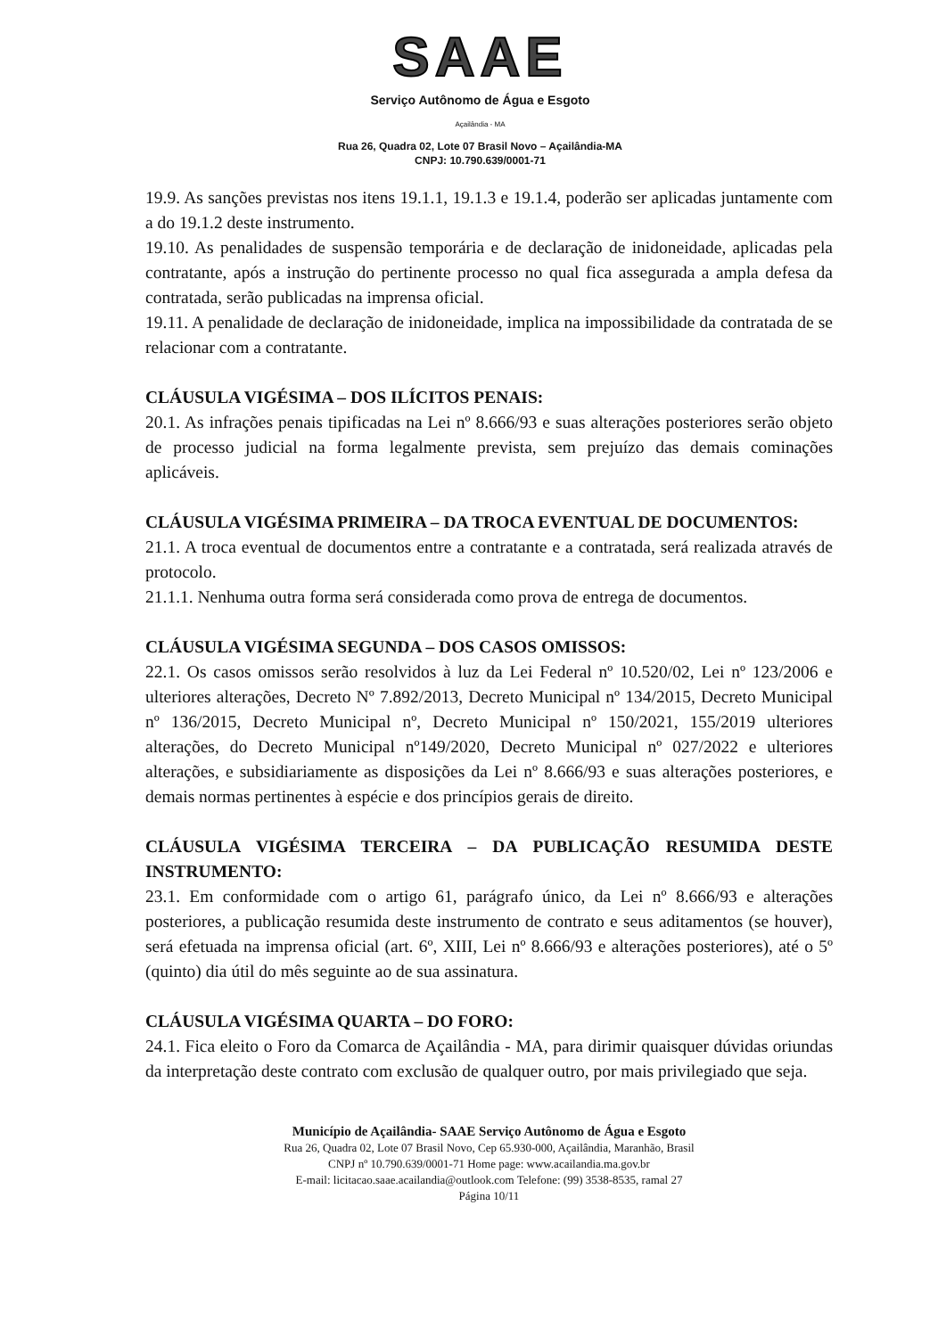SAAE
Serviço Autônomo de Água e Esgoto
Açailândia - MA
Rua 26, Quadra 02, Lote 07 Brasil Novo – Açailândia-MA
CNPJ: 10.790.639/0001-71
19.9. As sanções previstas nos itens 19.1.1, 19.1.3 e 19.1.4, poderão ser aplicadas juntamente com a do 19.1.2 deste instrumento.
19.10. As penalidades de suspensão temporária e de declaração de inidoneidade, aplicadas pela contratante, após a instrução do pertinente processo no qual fica assegurada a ampla defesa da contratada, serão publicadas na imprensa oficial.
19.11. A penalidade de declaração de inidoneidade, implica na impossibilidade da contratada de se relacionar com a contratante.
CLÁUSULA VIGÉSIMA – DOS ILÍCITOS PENAIS:
20.1. As infrações penais tipificadas na Lei nº 8.666/93 e suas alterações posteriores serão objeto de processo judicial na forma legalmente prevista, sem prejuízo das demais cominações aplicáveis.
CLÁUSULA VIGÉSIMA PRIMEIRA – DA TROCA EVENTUAL DE DOCUMENTOS:
21.1. A troca eventual de documentos entre a contratante e a contratada, será realizada através de protocolo.
21.1.1. Nenhuma outra forma será considerada como prova de entrega de documentos.
CLÁUSULA VIGÉSIMA SEGUNDA – DOS CASOS OMISSOS:
22.1. Os casos omissos serão resolvidos à luz da Lei Federal nº 10.520/02, Lei nº 123/2006 e ulteriores alterações, Decreto Nº 7.892/2013, Decreto Municipal nº 134/2015, Decreto Municipal nº 136/2015, Decreto Municipal nº, Decreto Municipal nº 150/2021, 155/2019 ulteriores alterações, do Decreto Municipal nº149/2020, Decreto Municipal nº 027/2022 e ulteriores alterações, e subsidiariamente as disposições da Lei nº 8.666/93 e suas alterações posteriores, e demais normas pertinentes à espécie e dos princípios gerais de direito.
CLÁUSULA VIGÉSIMA TERCEIRA – DA PUBLICAÇÃO RESUMIDA DESTE INSTRUMENTO:
23.1. Em conformidade com o artigo 61, parágrafo único, da Lei nº 8.666/93 e alterações posteriores, a publicação resumida deste instrumento de contrato e seus aditamentos (se houver), será efetuada na imprensa oficial (art. 6º, XIII, Lei nº 8.666/93 e alterações posteriores), até o 5º (quinto) dia útil do mês seguinte ao de sua assinatura.
CLÁUSULA VIGÉSIMA QUARTA – DO FORO:
24.1. Fica eleito o Foro da Comarca de Açailândia - MA, para dirimir quaisquer dúvidas oriundas da interpretação deste contrato com exclusão de qualquer outro, por mais privilegiado que seja.
Município de Açailândia- SAAE Serviço Autônomo de Água e Esgoto
Rua 26, Quadra 02, Lote 07 Brasil Novo, Cep 65.930-000, Açailândia, Maranhão, Brasil
CNPJ nº 10.790.639/0001-71 Home page: www.acailandia.ma.gov.br
E-mail: licitacao.saae.acailandia@outlook.com Telefone: (99) 3538-8535, ramal 27
Página 10/11